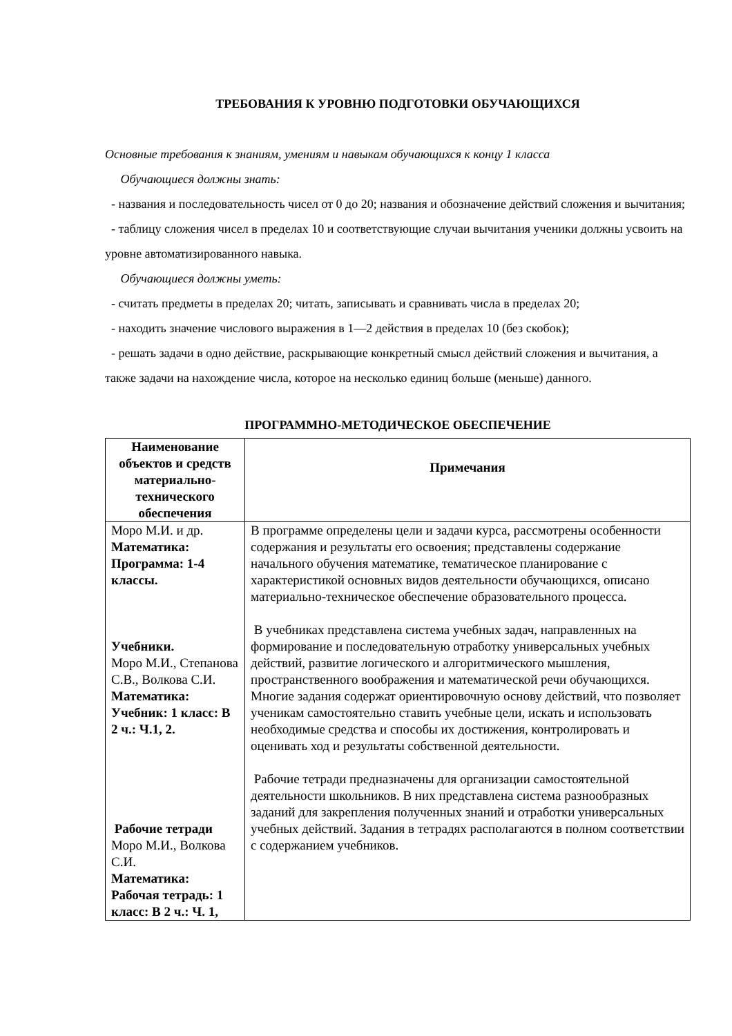ТРЕБОВАНИЯ К УРОВНЮ ПОДГОТОВКИ ОБУЧАЮЩИХСЯ
Основные требования к знаниям, умениям и навыкам обучающихся к концу 1 класса
Обучающиеся должны знать:
- названия и последовательность чисел от 0 до 20; названия и обозначение действий сложения и вычитания;
- таблицу сложения чисел в пределах 10 и соответствующие случаи вычитания ученики должны усвоить на уровне автоматизированного навыка.
Обучающиеся должны уметь:
- считать предметы в пределах 20; читать, записывать и сравнивать числа в пределах 20;
- находить значение числового выражения в 1—2 действия в пределах 10 (без скобок);
- решать задачи в одно действие, раскрывающие конкретный смысл действий сложения и вычитания, а также задачи на нахождение числа, которое на несколько единиц больше (меньше) данного.
ПРОГРАММНО-МЕТОДИЧЕСКОЕ ОБЕСПЕЧЕНИЕ
| Наименование объектов и средств материально-технического обеспечения | Примечания |
| --- | --- |
| Моро М.И. и др. Математика: Программа: 1-4 классы. Учебники. Моро М.И., Степанова С.В., Волкова С.И. Математика: Учебник: 1 класс: В 2 ч.: Ч.1, 2. Рабочие тетради Моро М.И., Волкова С.И. Математика: Рабочая тетрадь: 1 класс: В 2 ч.: Ч. 1, | В программе определены цели и задачи курса, рассмотрены особенности содержания и результаты его освоения; представлены содержание начального обучения математике, тематическое планирование с характеристикой основных видов деятельности обучающихся, описано материально-техническое обеспечение образовательного процесса. В учебниках представлена система учебных задач, направленных на формирование и последовательную отработку универсальных учебных действий, развитие логического и алгоритмического мышления, пространственного воображения и математической речи обучающихся. Многие задания содержат ориентировочную основу действий, что позволяет ученикам самостоятельно ставить учебные цели, искать и использовать необходимые средства и способы их достижения, контролировать и оценивать ход и результаты собственной деятельности. Рабочие тетради предназначены для организации самостоятельной деятельности школьников. В них представлена система разнообразных заданий для закрепления полученных знаний и отработки универсальных учебных действий. Задания в тетрадях располагаются в полном соответствии с содержанием учебников. |